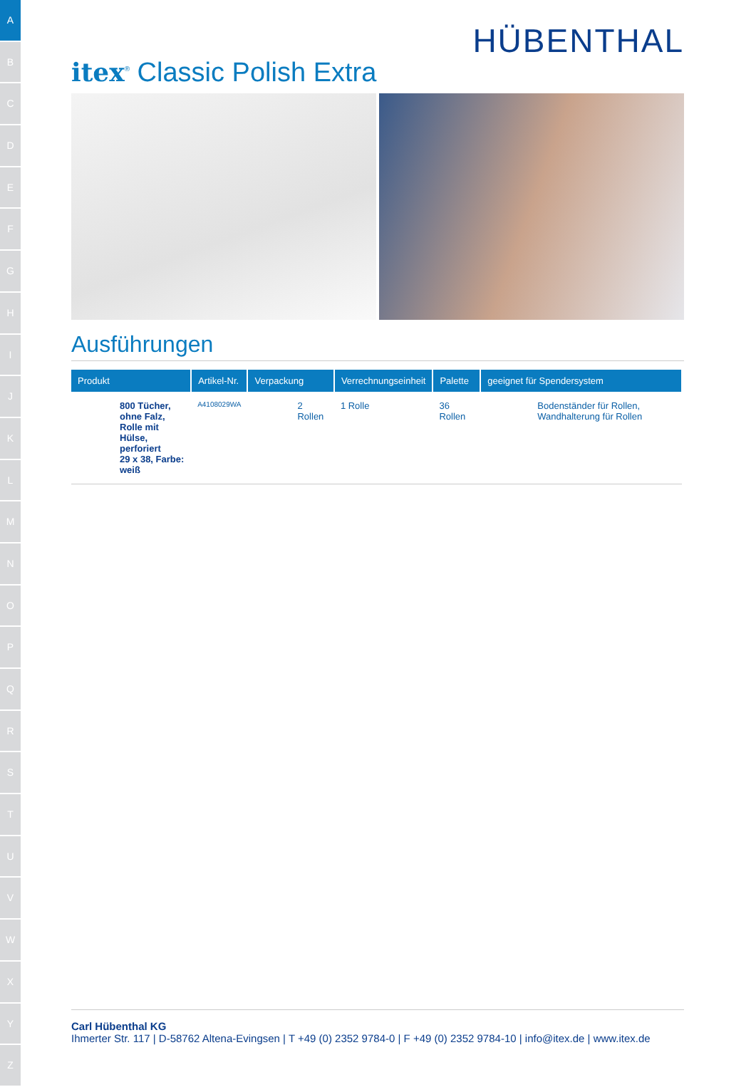A
B
C
D
E
F
G
H
I
J
K
L
M
N
O
P
Q
R
S
T
U
V
W
X
Y
Z
HÜBENTHAL
itex<sup>®</sup> Classic Polish Extra
Ausführungen
| Produkt | Artikel-Nr. | Verpackung | Verrechnungseinheit | Palette | geeignet für Spendersystem |
| --- | --- | --- | --- | --- | --- |
| 800 Tücher, ohne Falz, Rolle mit Hülse, perforiert 29 x 38, Farbe: weiß | A4108029WA | 2 Rollen | 1 Rolle | 36 Rollen | Bodenständer für Rollen, Wandhalterung für Rollen |
Carl Hübenthal KG
Ihmerter Str. 117 | D-58762 Altena-Evingsen | T +49 (0) 2352 9784-0 | F +49 (0) 2352 9784-10 | info@itex.de | www.itex.de